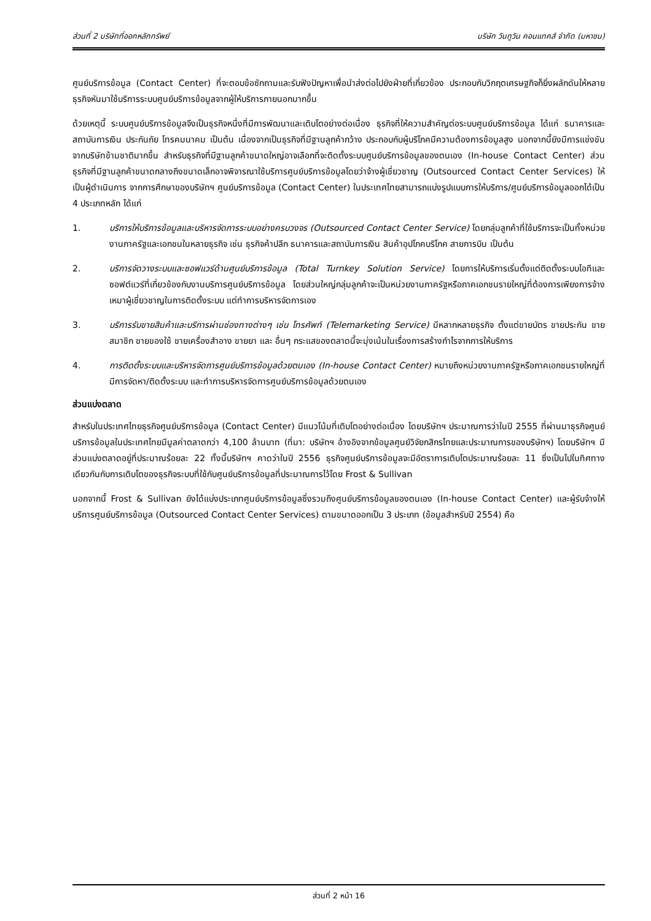ส่วนที่ 2 บริษัทที่ออกหลักทรัพย์ บริษัท วันทูวัน คอนแทคส์ จำกัด (มหาชน)
ศูนย์บริการข้อมูล (Contact Center) ที่จะตอบข้อซักถามและรับฟังปัญหาเพื่อนำส่งต่อไปยังฝ่ายที่เกี่ยวข้อง ประกอบกับวิกฤตเศรษฐกิจก็ยิ่งผลักดันให้หลายธุรกิจหันมาใช้บริการระบบศูนย์บริการข้อมูลจากผู้ให้บริการภายนอกมากขึ้น
ด้วยเหตุนี้ ระบบศูนย์บริการข้อมูลจึงเป็นธุรกิจหนึ่งที่มีการพัฒนาและเติบโตอย่างต่อเนื่อง ธุรกิจที่ให้ความสำคัญต่อระบบศูนย์บริการข้อมูล ได้แก่ ธนาคารและสถาบันการเงิน ประกันภัย โทรคมนาคม เป็นต้น เนื่องจากเป็นธุรกิจที่มีฐานลูกค้ากว้าง ประกอบกับผู้บริโภคมีความต้องการข้อมูลสูง นอกจากนี้ยังมีการแข่งขันจากบริษัทข้ามชาติมากขึ้น สำหรับธุรกิจที่มีฐานลูกค้าขนาดใหญ่อาจเลือกที่จะติดตั้งระบบศูนย์บริการข้อมูลของตนเอง (In-house Contact Center) ส่วนธุรกิจที่มีฐานลูกค้าขนาดกลางถึงขนาดเล็กอาจพิจารณาใช้บริการศูนย์บริการข้อมูลโดยว่าจ้างผู้เชี่ยวชาญ (Outsourced Contact Center Services) ให้เป็นผู้ดำเนินการ จากการศึกษาของบริษัทฯ ศูนย์บริการข้อมูล (Contact Center) ในประเทศไทยสามารถแบ่งรูปแบบการให้บริการ/ศูนย์บริการข้อมูลออกได้เป็น 4 ประเภทหลัก ได้แก่
1. บริการให้บริการข้อมูลและบริหารจัดการระบบอย่างครบวงจร (Outsourced Contact Center Service) โดยกลุ่มลูกค้าที่ใช้บริการจะเป็นทั้งหน่วยงานภาครัฐและเอกชนในหลายธุรกิจ เช่น ธุรกิจค้าปลีก ธนาคารและสถาบันการเงิน สินค้าอุปโภคบริโภค สายการบิน เป็นต้น
2. บริการจัดวางระบบและซอฟแวร์ด้านศูนย์บริการข้อมูล (Total Turnkey Solution Service) โดยการให้บริการเริ่มตั้งแต่ติดตั้งระบบไอทีและซอฟต์แวร์ที่เกี่ยวข้องกับงานบริการศูนย์บริการข้อมูล โดยส่วนใหญ่กลุ่มลูกค้าจะเป็นหน่วยงานภาครัฐหรือภาคเอกชนรายใหญ่ที่ต้องการเพียงการจ้างเหมาผู้เชี่ยวชาญในการติดตั้งระบบ แต่ทำการบริหารจัดการเอง
3. บริการรับขายสินค้าและบริการผ่านช่องทางต่างๆ เช่น โทรศัพท์ (Telemarketing Service) มีหลากหลายธุรกิจ ตั้งแต่ขายบัตร ขายประกัน ขายสมาชิก ขายของใช้ ขายเครื่องสำอาง ขายยา และ อื่นๆ กระแสของตลาดนี้จะมุ่งเน้นในเรื่องการสร้างกำไรจากการให้บริการ
4. การติดตั้งระบบและบริหารจัดการศูนย์บริการข้อมูลด้วยตนเอง (In-house Contact Center) หมายถึงหน่วยงานภาครัฐหรือภาคเอกชนรายใหญ่ที่มีการจัดหา/ติดตั้งระบบ และทำการบริหารจัดการศูนย์บริการข้อมูลด้วยตนเอง
ส่วนแบ่งตลาด
สำหรับในประเทศไทยธุรกิจศูนย์บริการข้อมูล (Contact Center) มีแนวโน้มที่เติบโตอย่างต่อเนื่อง โดยบริษัทฯ ประมาณการว่าในปี 2555 ที่ผ่านมาธุรกิจศูนย์บริการข้อมูลในประเทศไทยมีมูลค่าตลาดกว่า 4,100 ล้านบาท (ที่มา: บริษัทฯ อ้างอิงจากข้อมูลศูนย์วิจัยกสิกรไทยและประมาณการของบริษัทฯ) โดยบริษัทฯ มีส่วนแบ่งตลาดอยู่ที่ประมาณร้อยละ 22 ทั้งนี้บริษัทฯ คาดว่าในปี 2556 ธุรกิจศูนย์บริการข้อมูลจะมีอัตราการเติบโตประมาณร้อยละ 11 ซึ่งเป็นไปในทิศทางเดียวกันกับการเติบโตของธุรกิจระบบที่ใช้กับศูนย์บริการข้อมูลที่ประมาณการไว้โดย Frost & Sullivan
นอกจากนี้ Frost & Sullivan ยังได้แบ่งประเภทศูนย์บริการข้อมูลซึ่งรวมถึงศูนย์บริการข้อมูลของตนเอง (In-house Contact Center) และผู้รับจ้างให้บริการศูนย์บริการข้อมูล (Outsourced Contact Center Services) ตามขนาดออกเป็น 3 ประเภท (ข้อมูลสำหรับปี 2554) คือ
ส่วนที่ 2 หน้า 16